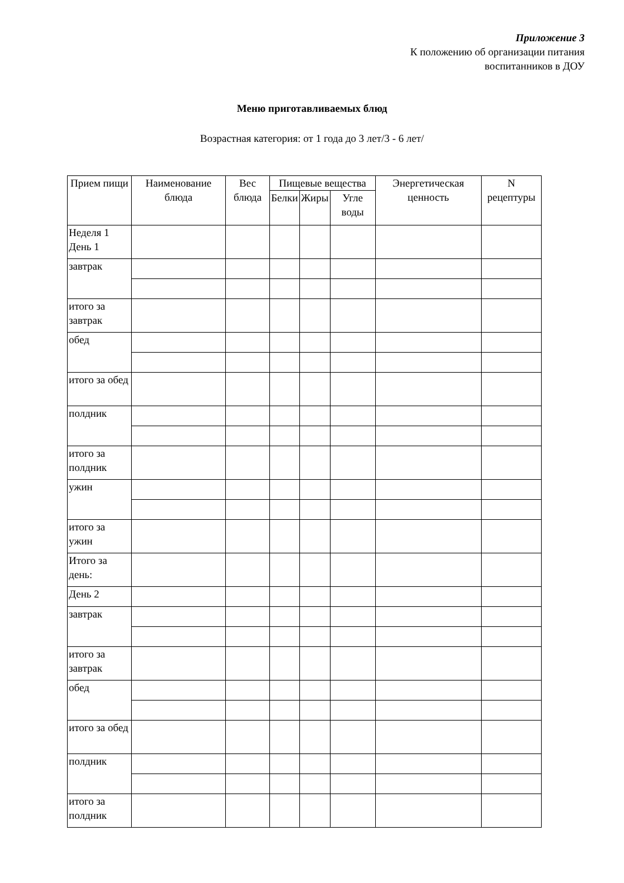Приложение 3
К положению об организации питания
воспитанников в ДОУ
Меню приготавливаемых блюд
Возрастная категория: от 1 года до 3 лет/3 - 6 лет/
| Прием пищи | Наименование блюда | Вес блюда | Пищевые вещества | | | Энергетическая ценность | N рецептуры |
| --- | --- | --- | --- | --- | --- | --- | --- |
| | | | Белки | Жиры | Угле воды | | |
| Неделя 1 День 1 | | | | | | | |
| завтрак | | | | | | | |
| итого за завтрак | | | | | | | |
| обед | | | | | | | |
| итого за обед | | | | | | | |
| полдник | | | | | | | |
| итого за полдник | | | | | | | |
| ужин | | | | | | | |
| итого за ужин | | | | | | | |
| Итого за день: | | | | | | | |
| День 2 | | | | | | | |
| завтрак | | | | | | | |
| итого за завтрак | | | | | | | |
| обед | | | | | | | |
| итого за обед | | | | | | | |
| полдник | | | | | | | |
| итого за полдник | | | | | | | |